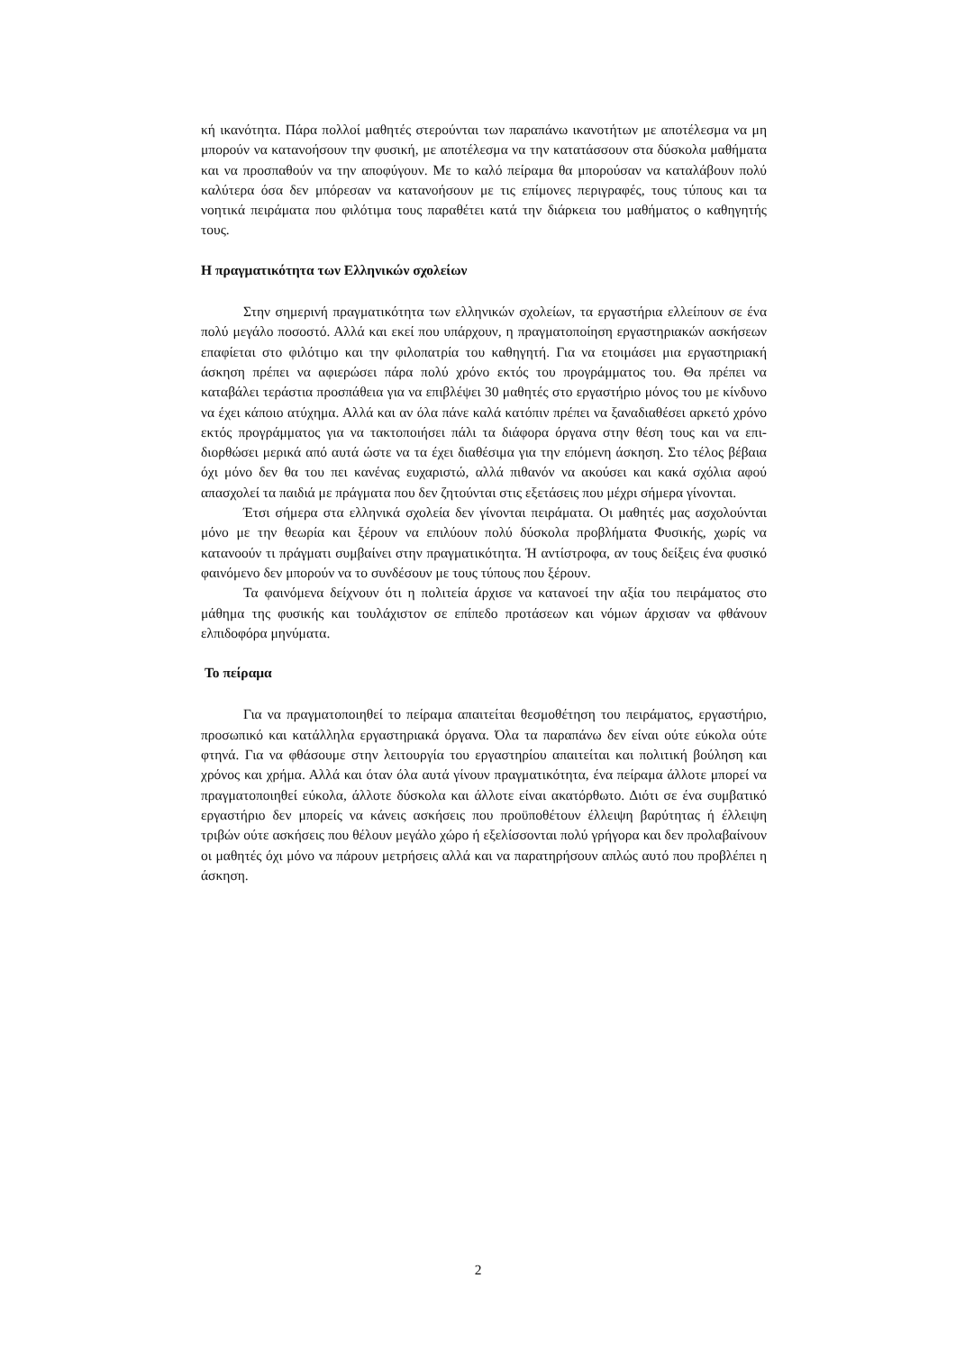κή ικανότητα. Πάρα πολλοί μαθητές στερούνται των παραπάνω ικανοτήτων με αποτέλεσμα να μη μπορούν να κατανοήσουν την φυσική, με αποτέλεσμα να την κατατάσσουν στα δύσκολα μαθήματα και να προσπαθούν να την αποφύγουν. Με το καλό πείραμα θα μπορούσαν να καταλάβουν πολύ καλύτερα όσα δεν μπόρεσαν να κατανοήσουν με τις επίμονες περιγραφές, τους τύπους και τα νοητικά πειράματα που φιλότιμα τους παραθέτει κατά την διάρκεια του μαθήματος ο καθηγητής τους.
Η πραγματικότητα των Ελληνικών σχολείων
Στην σημερινή πραγματικότητα των ελληνικών σχολείων, τα εργαστήρια ελλεί­πουν σε ένα πολύ μεγάλο ποσοστό. Αλλά και εκεί που υπάρχουν, η πραγματοποίηση εργαστηριακών ασκήσεων επαφίεται στο φιλότιμο και την φιλοπατρία του καθηγητή. Για να ετοιμάσει μια εργαστηριακή άσκηση πρέπει να αφιερώσει πάρα πολύ χρόνο εκτός του προγράμματος του. Θα πρέπει να καταβάλει τεράστια προσπάθεια για να επι­βλέψει 30 μαθητές στο εργαστήριο μόνος του με κίνδυνο να έχει κάποιο ατύχημα. Αλλά και αν όλα πάνε καλά κατόπιν πρέπει να ξαναδιαθέσει αρκετό χρόνο εκτός προ­γράμματος για να τακτοποιήσει πάλι τα διάφορα όργανα στην θέση τους και να επι­διορθώσει μερικά από αυτά ώστε να τα έχει διαθέσιμα για την επόμενη άσκηση. Στο τέλος βέβαια όχι μόνο δεν θα του πει κανένας ευχαριστώ, αλλά πιθανόν να ακούσει και κακά σχόλια αφού απασχολεί τα παιδιά με πράγματα που δεν ζητούνται στις εξε­τάσεις που μέχρι σήμερα γίνονται.
Έτσι σήμερα στα ελληνικά σχολεία δεν γίνονται πειράματα. Οι μαθητές μας ασχολούνται μόνο με την θεωρία και ξέρουν να επιλύουν πολύ δύσκολα προβλήματα Φυσικής, χωρίς να κατανοούν τι πράγματι συμβαίνει στην πραγματικότητα. Ή αντί­στροφα, αν τους δείξεις ένα φυσικό φαινόμενο δεν μπορούν να το συνδέσουν με τους τύπους που ξέρουν.
Τα φαινόμενα δείχνουν ότι η πολιτεία άρχισε να κατανοεί την αξία του πειρά­ματος στο μάθημα της φυσικής και τουλάχιστον σε επίπεδο προτάσεων και νόμων άρ­χισαν να φθάνουν ελπιδοφόρα μηνύματα.
Το πείραμα
Για να πραγματοποιηθεί το πείραμα απαιτείται θεσμοθέτηση του πειράματος, ερ­γαστήριο, προσωπικό και κατάλληλα εργαστηριακά όργανα. Όλα τα παραπάνω δεν εί­ναι ούτε εύκολα ούτε φτηνά. Για να φθάσουμε στην λειτουργία του εργαστηρίου απαι­τείται και πολιτική βούληση και χρόνος και χρήμα. Αλλά και όταν όλα αυτά γίνουν πραγματικότητα, ένα πείραμα άλλοτε μπορεί να πραγματοποιηθεί εύκολα, άλλοτε δύ­σκολα και άλλοτε είναι ακατόρθωτο. Διότι σε ένα συμβατικό εργαστήριο δεν μπορείς να κάνεις ασκήσεις που προϋποθέτουν έλλειψη βαρύτητας ή έλλειψη τριβών ούτε ασκήσεις που θέλουν μεγάλο χώρο ή εξελίσσονται πολύ γρήγορα και δεν προλαβαί­νουν οι μαθητές όχι μόνο να πάρουν μετρήσεις αλλά και να παρατηρήσουν απλώς αυτό που προβλέπει η άσκηση.
2